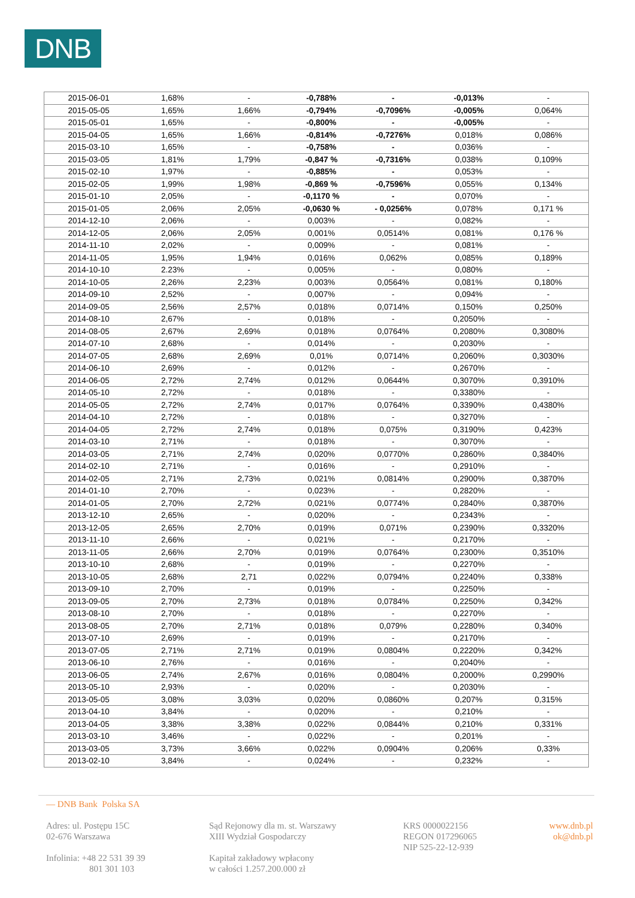DNB
| 2015-06-01 | 1,68% | - | -0,788% | - | -0,013% | - |
| 2015-05-05 | 1,65% | 1,66% | -0,794% | -0,7096% | -0,005% | 0,064% |
| 2015-05-01 | 1,65% | - | -0,800% | - | -0,005% | - |
| 2015-04-05 | 1,65% | 1,66% | -0,814% | -0,7276% | 0,018% | 0,086% |
| 2015-03-10 | 1,65% | - | -0,758% | - | 0,036% | - |
| 2015-03-05 | 1,81% | 1,79% | -0,847 % | -0,7316% | 0,038% | 0,109% |
| 2015-02-10 | 1,97% | - | -0,885% | - | 0,053% | - |
| 2015-02-05 | 1,99% | 1,98% | -0,869 % | -0,7596% | 0,055% | 0,134% |
| 2015-01-10 | 2,05% | - | -0,1170 % | - | 0,070% | - |
| 2015-01-05 | 2,06% | 2,05% | -0,0630 % | - 0,0256% | 0,078% | 0,171 % |
| 2014-12-10 | 2,06% | - | 0,003% | - | 0,082% | - |
| 2014-12-05 | 2,06% | 2,05% | 0,001% | 0,0514% | 0,081% | 0,176 % |
| 2014-11-10 | 2,02% | - | 0,009% | - | 0,081% | - |
| 2014-11-05 | 1,95% | 1,94% | 0,016% | 0,062% | 0,085% | 0,189% |
| 2014-10-10 | 2.23% | - | 0,005% | - | 0,080% | - |
| 2014-10-05 | 2,26% | 2,23% | 0,003% | 0,0564% | 0,081% | 0,180% |
| 2014-09-10 | 2,52% | - | 0,007% | - | 0,094% | - |
| 2014-09-05 | 2,56% | 2,57% | 0,018% | 0,0714% | 0,150% | 0,250% |
| 2014-08-10 | 2,67% | - | 0,018% | - | 0,2050% | - |
| 2014-08-05 | 2,67% | 2,69% | 0,018% | 0,0764% | 0,2080% | 0,3080% |
| 2014-07-10 | 2,68% | - | 0,014% | - | 0,2030% | - |
| 2014-07-05 | 2,68% | 2,69% | 0,01% | 0,0714% | 0,2060% | 0,3030% |
| 2014-06-10 | 2,69% | - | 0,012% | - | 0,2670% | - |
| 2014-06-05 | 2,72% | 2,74% | 0,012% | 0,0644% | 0,3070% | 0,3910% |
| 2014-05-10 | 2,72% | - | 0,018% | - | 0,3380% | - |
| 2014-05-05 | 2,72% | 2,74% | 0,017% | 0,0764% | 0,3390% | 0,4380% |
| 2014-04-10 | 2,72% | - | 0,018% | - | 0,3270% | - |
| 2014-04-05 | 2,72% | 2,74% | 0,018% | 0,075% | 0,3190% | 0,423% |
| 2014-03-10 | 2,71% | - | 0,018% | - | 0,3070% | - |
| 2014-03-05 | 2,71% | 2,74% | 0,020% | 0,0770% | 0,2860% | 0,3840% |
| 2014-02-10 | 2,71% | - | 0,016% | - | 0,2910% | - |
| 2014-02-05 | 2,71% | 2,73% | 0,021% | 0,0814% | 0,2900% | 0,3870% |
| 2014-01-10 | 2,70% | - | 0,023% | - | 0,2820% | - |
| 2014-01-05 | 2,70% | 2,72% | 0,021% | 0,0774% | 0,2840% | 0,3870% |
| 2013-12-10 | 2,65% | - | 0,020% | - | 0,2343% | - |
| 2013-12-05 | 2,65% | 2,70% | 0,019% | 0,071% | 0,2390% | 0,3320% |
| 2013-11-10 | 2,66% | - | 0,021% | - | 0,2170% | - |
| 2013-11-05 | 2,66% | 2,70% | 0,019% | 0,0764% | 0,2300% | 0,3510% |
| 2013-10-10 | 2,68% | - | 0,019% | - | 0,2270% | - |
| 2013-10-05 | 2,68% | 2,71 | 0,022% | 0,0794% | 0,2240% | 0,338% |
| 2013-09-10 | 2,70% | - | 0,019% | - | 0,2250% | - |
| 2013-09-05 | 2,70% | 2,73% | 0,018% | 0,0784% | 0,2250% | 0,342% |
| 2013-08-10 | 2,70% | - | 0,018% | - | 0,2270% | - |
| 2013-08-05 | 2,70% | 2,71% | 0,018% | 0,079% | 0,2280% | 0,340% |
| 2013-07-10 | 2,69% | - | 0,019% | - | 0,2170% | - |
| 2013-07-05 | 2,71% | 2,71% | 0,019% | 0,0804% | 0,2220% | 0,342% |
| 2013-06-10 | 2,76% | - | 0,016% | - | 0,2040% | - |
| 2013-06-05 | 2,74% | 2,67% | 0,016% | 0,0804% | 0,2000% | 0,2990% |
| 2013-05-10 | 2,93% | - | 0,020% | - | 0,2030% | - |
| 2013-05-05 | 3,08% | 3,03% | 0,020% | 0,0860% | 0,207% | 0,315% |
| 2013-04-10 | 3,84% | - | 0,020% | - | 0,210% | - |
| 2013-04-05 | 3,38% | 3,38% | 0,022% | 0,0844% | 0,210% | 0,331% |
| 2013-03-10 | 3,46% | - | 0,022% | - | 0,201% | - |
| 2013-03-05 | 3,73% | 3,66% | 0,022% | 0,0904% | 0,206% | 0,33% |
| 2013-02-10 | 3,84% | - | 0,024% | - | 0,232% | - |
— DNB Bank Polska SA
Adres: ul. Postępu 15C
02-676 Warszawa
Infolinia: +48 22 531 39 39
801 301 103
Sąd Rejonowy dla m. st. Warszawy
XIII Wydział Gospodarczy
Kapitał zakładowy wpłacony
w całości 1.257.200.000 zł
KRS 0000022156
REGON 017296065
NIP 525-22-12-939
www.dnb.pl
ok@dnb.pl